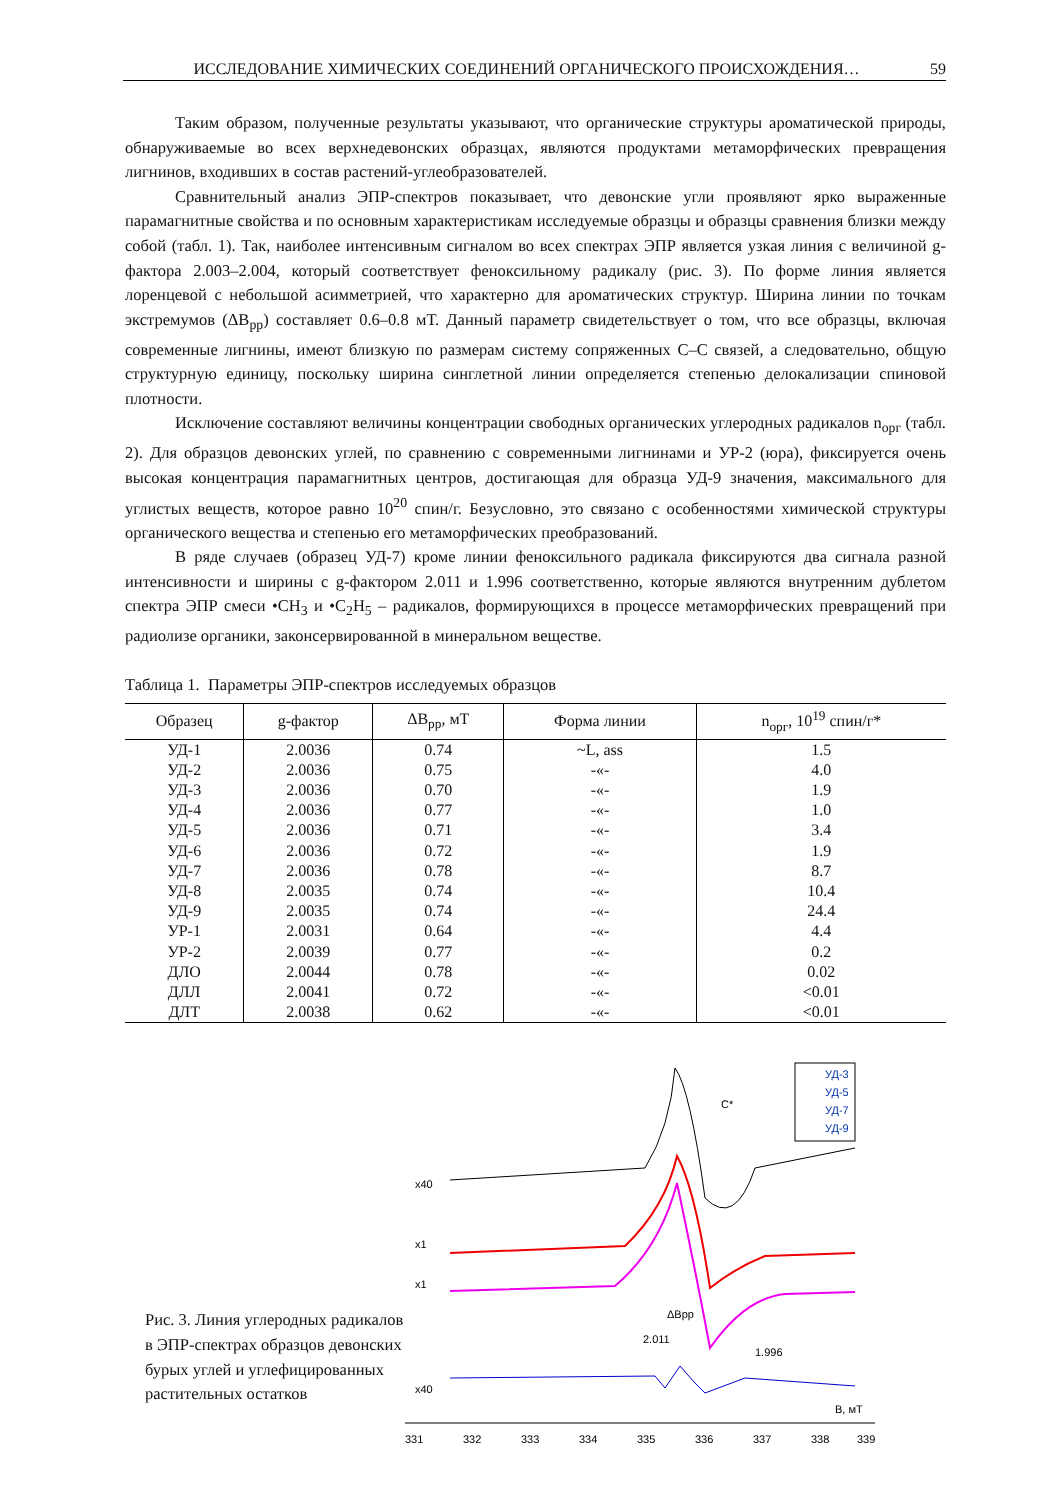ИССЛЕДОВАНИЕ ХИМИЧЕСКИХ СОЕДИНЕНИЙ ОРГАНИЧЕСКОГО ПРОИСХОЖДЕНИЯ… 59
Таким образом, полученные результаты указывают, что органические структуры ароматической природы, обнаруживаемые во всех верхнедевонских образцах, являются продуктами метаморфических превращения лигнинов, входивших в состав растений-углеобразователей.
Сравнительный анализ ЭПР-спектров показывает, что девонские угли проявляют ярко выраженные парамагнитные свойства и по основным характеристикам исследуемые образцы и образцы сравнения близки между собой (табл. 1). Так, наиболее интенсивным сигналом во всех спектрах ЭПР является узкая линия с величиной g-фактора 2.003–2.004, который соответствует феноксильному радикалу (рис. 3). По форме линия является лоренцевой с небольшой асимметрией, что характерно для ароматических структур. Ширина линии по точкам экстремумов (ΔB<sub>pp</sub>) составляет 0.6–0.8 мТ. Данный параметр свидетельствует о том, что все образцы, включая современные лигнины, имеют близкую по размерам систему сопряженных С–С связей, а следовательно, общую структурную единицу, поскольку ширина синглетной линии определяется степенью делокализации спиновой плотности.
Исключение составляют величины концентрации свободных органических углеродных радикалов n<sub>орг</sub> (табл. 2). Для образцов девонских углей, по сравнению с современными лигнинами и УР-2 (юра), фиксируется очень высокая концентрация парамагнитных центров, достигающая для образца УД-9 значения, максимального для углистых веществ, которое равно 10<sup>20</sup> спин/г. Безусловно, это связано с особенностями химической структуры органического вещества и степенью его метаморфических преобразований.
В ряде случаев (образец УД-7) кроме линии феноксильного радикала фиксируются два сигнала разной интенсивности и ширины с g-фактором 2.011 и 1.996 соответственно, которые являются внутренним дублетом спектра ЭПР смеси •CH<sub>3</sub> и •C<sub>2</sub>H<sub>5</sub> – радикалов, формирующихся в процессе метаморфических превращений при радиолизе органики, законсервированной в минеральном веществе.
Таблица 1. Параметры ЭПР-спектров исследуемых образцов
| Образец | g-фактор | ΔB<sub>pp</sub>, мТ | Форма линии | n<sub>орг</sub>, 10<sup>19</sup> спин/г* |
| --- | --- | --- | --- | --- |
| УД-1 | 2.0036 | 0.74 | ~L, ass | 1.5 |
| УД-2 | 2.0036 | 0.75 | -«- | 4.0 |
| УД-3 | 2.0036 | 0.70 | -«- | 1.9 |
| УД-4 | 2.0036 | 0.77 | -«- | 1.0 |
| УД-5 | 2.0036 | 0.71 | -«- | 3.4 |
| УД-6 | 2.0036 | 0.72 | -«- | 1.9 |
| УД-7 | 2.0036 | 0.78 | -«- | 8.7 |
| УД-8 | 2.0035 | 0.74 | -«- | 10.4 |
| УД-9 | 2.0035 | 0.74 | -«- | 24.4 |
| УР-1 | 2.0031 | 0.64 | -«- | 4.4 |
| УР-2 | 2.0039 | 0.77 | -«- | 0.2 |
| ДЛО | 2.0044 | 0.78 | -«- | 0.02 |
| ДЛЛ | 2.0041 | 0.72 | -«- | <0.01 |
| ДЛТ | 2.0038 | 0.62 | -«- | <0.01 |
Рис. 3. Линия углеродных радикалов в ЭПР-спектрах образцов девонских бурых углей и углефицированных растительных остатков
x40
x1
x1
x40
C*
ΔBpp
2.011
1.996
УД-3
УД-5
УД-7
УД-9
331
332
333
334
335
336
337
338
339
В, мТ